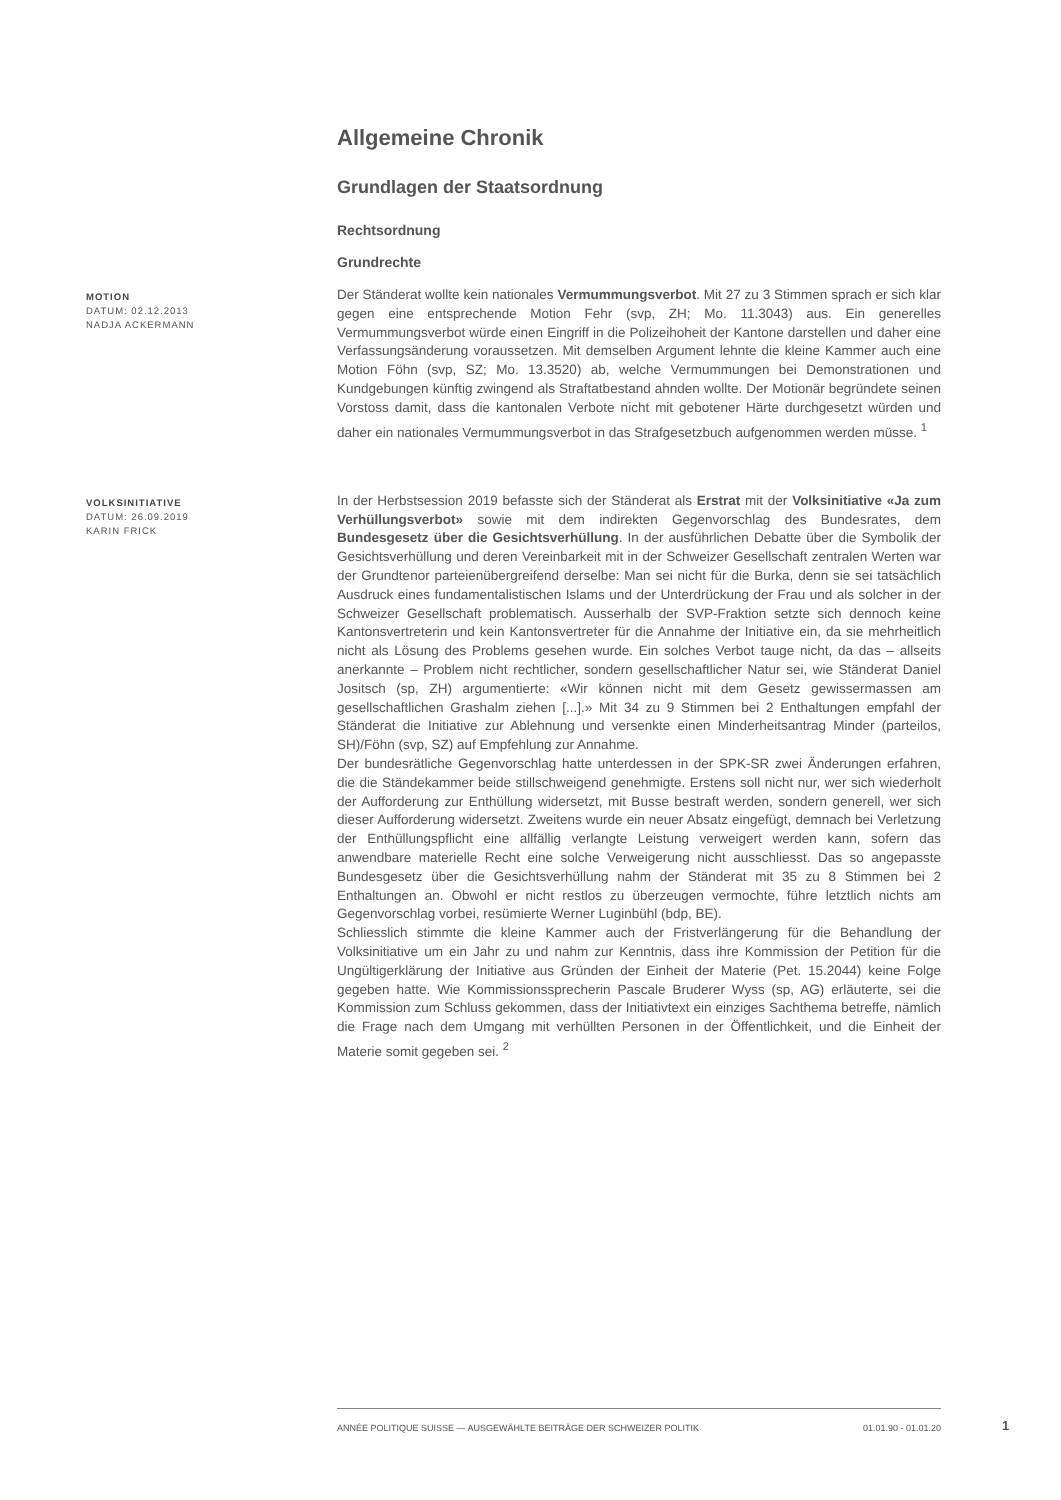Allgemeine Chronik
Grundlagen der Staatsordnung
Rechtsordnung
Grundrechte
MOTION
DATUM: 02.12.2013
NADJA ACKERMANN
Der Ständerat wollte kein nationales Vermummungsverbot. Mit 27 zu 3 Stimmen sprach er sich klar gegen eine entsprechende Motion Fehr (svp, ZH; Mo. 11.3043) aus. Ein generelles Vermummungsverbot würde einen Eingriff in die Polizeihoheit der Kantone darstellen und daher eine Verfassungsänderung voraussetzen. Mit demselben Argument lehnte die kleine Kammer auch eine Motion Föhn (svp, SZ; Mo. 13.3520) ab, welche Vermummungen bei Demonstrationen und Kundgebungen künftig zwingend als Straftatbestand ahnden wollte. Der Motionär begründete seinen Vorstoss damit, dass die kantonalen Verbote nicht mit gebotener Härte durchgesetzt würden und daher ein nationales Vermummungsverbot in das Strafgesetzbuch aufgenommen werden müsse. <sup>1</sup>
VOLKSINITIATIVE
DATUM: 26.09.2019
KARIN FRICK
In der Herbstsession 2019 befasste sich der Ständerat als Erstrat mit der Volksinitiative «Ja zum Verhüllungsverbot» sowie mit dem indirekten Gegenvorschlag des Bundesrates, dem Bundesgesetz über die Gesichtsverhüllung. In der ausführlichen Debatte über die Symbolik der Gesichtsverhüllung und deren Vereinbarkeit mit in der Schweizer Gesellschaft zentralen Werten war der Grundtenor parteienübergreifend derselbe: Man sei nicht für die Burka, denn sie sei tatsächlich Ausdruck eines fundamentalistischen Islams und der Unterdrückung der Frau und als solcher in der Schweizer Gesellschaft problematisch. Ausserhalb der SVP-Fraktion setzte sich dennoch keine Kantonsvertreterin und kein Kantonsvertreter für die Annahme der Initiative ein, da sie mehrheitlich nicht als Lösung des Problems gesehen wurde. Ein solches Verbot tauge nicht, da das – allseits anerkannte – Problem nicht rechtlicher, sondern gesellschaftlicher Natur sei, wie Ständerat Daniel Jositsch (sp, ZH) argumentierte: «Wir können nicht mit dem Gesetz gewissermassen am gesellschaftlichen Grashalm ziehen [...].» Mit 34 zu 9 Stimmen bei 2 Enthaltungen empfahl der Ständerat die Initiative zur Ablehnung und versenkte einen Minderheitsantrag Minder (parteilos, SH)/Föhn (svp, SZ) auf Empfehlung zur Annahme.
Der bundesrätliche Gegenvorschlag hatte unterdessen in der SPK-SR zwei Änderungen erfahren, die die Ständekammer beide stillschweigend genehmigte. Erstens soll nicht nur, wer sich wiederholt der Aufforderung zur Enthüllung widersetzt, mit Busse bestraft werden, sondern generell, wer sich dieser Aufforderung widersetzt. Zweitens wurde ein neuer Absatz eingefügt, demnach bei Verletzung der Enthüllungspflicht eine allfällig verlangte Leistung verweigert werden kann, sofern das anwendbare materielle Recht eine solche Verweigerung nicht ausschliesst. Das so angepasste Bundesgesetz über die Gesichtsverhüllung nahm der Ständerat mit 35 zu 8 Stimmen bei 2 Enthaltungen an. Obwohl er nicht restlos zu überzeugen vermochte, führe letztlich nichts am Gegenvorschlag vorbei, resümierte Werner Luginbühl (bdp, BE).
Schliesslich stimmte die kleine Kammer auch der Fristverlängerung für die Behandlung der Volksinitiative um ein Jahr zu und nahm zur Kenntnis, dass ihre Kommission der Petition für die Ungültigerklärung der Initiative aus Gründen der Einheit der Materie (Pet. 15.2044) keine Folge gegeben hatte. Wie Kommissionssprecherin Pascale Bruderer Wyss (sp, AG) erläuterte, sei die Kommission zum Schluss gekommen, dass der Initiativtext ein einziges Sachthema betreffe, nämlich die Frage nach dem Umgang mit verhüllten Personen in der Öffentlichkeit, und die Einheit der Materie somit gegeben sei. <sup>2</sup>
ANNÉE POLITIQUE SUISSE — AUSGEWÄHLTE BEITRÄGE DER SCHWEIZER POLITIK 01.01.90 - 01.01.20
1